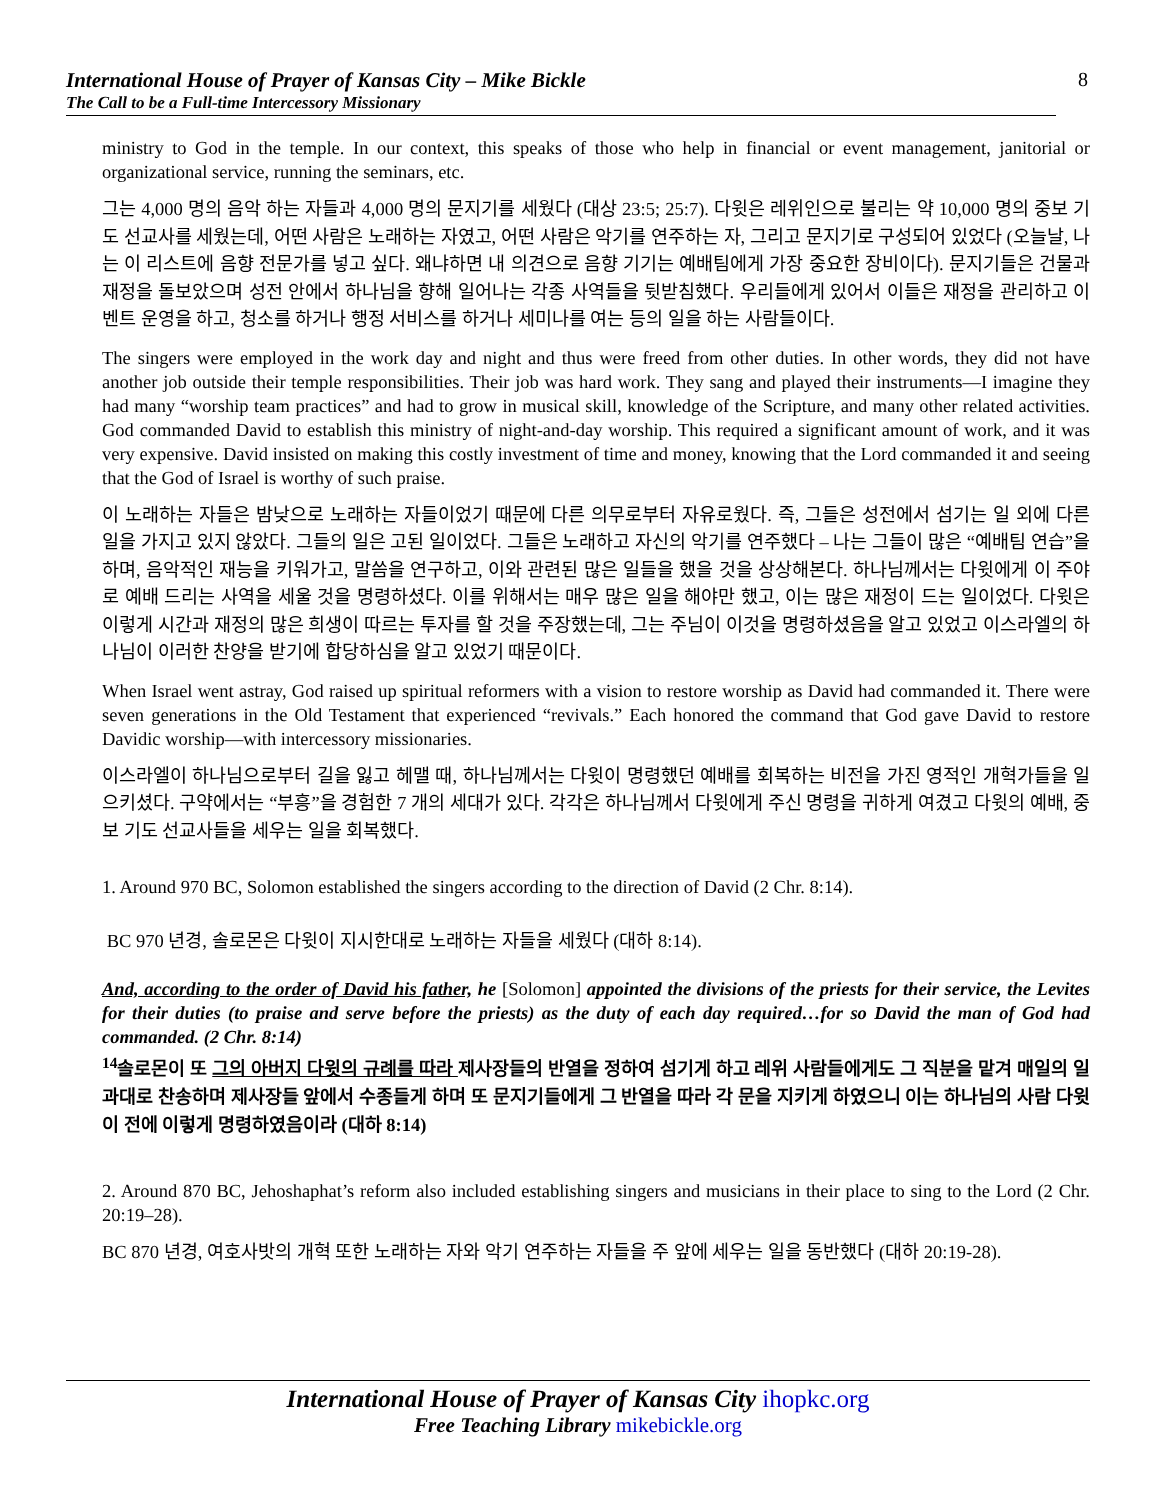International House of Prayer of Kansas City – Mike Bickle
The Call to be a Full-time Intercessory Missionary
8
ministry to God in the temple. In our context, this speaks of those who help in financial or event management, janitorial or organizational service, running the seminars, etc.
그는 4,000 명의 음악 하는 자들과 4,000 명의 문지기를 세웠다 (대상 23:5; 25:7). 다윗은 레위인으로 불리는 약 10,000 명의 중보 기도 선교사를 세웠는데, 어떤 사람은 노래하는 자였고, 어떤 사람은 악기를 연주하는 자, 그리고 문지기로 구성되어 있었다 (오늘날, 나는 이 리스트에 음향 전문가를 넣고 싶다. 왜냐하면 내 의견으로 음향 기기는 예배팀에게 가장 중요한 장비이다). 문지기들은 건물과 재정을 돌보았으며 성전 안에서 하나님을 향해 일어나는 각종 사역들을 뒷받침했다. 우리들에게 있어서 이들은 재정을 관리하고 이벤트 운영을 하고, 청소를 하거나 행정 서비스를 하거나 세미나를 여는 등의 일을 하는 사람들이다.
The singers were employed in the work day and night and thus were freed from other duties. In other words, they did not have another job outside their temple responsibilities. Their job was hard work. They sang and played their instruments—I imagine they had many “worship team practices” and had to grow in musical skill, knowledge of the Scripture, and many other related activities. God commanded David to establish this ministry of night-and-day worship. This required a significant amount of work, and it was very expensive. David insisted on making this costly investment of time and money, knowing that the Lord commanded it and seeing that the God of Israel is worthy of such praise.
이 노래하는 자들은 밤낮으로 노래하는 자들이었기 때문에 다른 의무로부터 자유로웠다. 즉, 그들은 성전에서 섬기는 일 외에 다른 일을 가지고 있지 않았다. 그들의 일은 고된 일이었다. 그들은 노래하고 자신의 악기를 연주했다 – 나는 그들이 많은 “예배팀 연습”을 하며, 음악적인 재능을 키워가고, 말씀을 연구하고, 이와 관련된 많은 일들을 했을 것을 상상해본다. 하나님께서는 다윗에게 이 주야로 예배 드리는 사역을 세울 것을 명령하셨다. 이를 위해서는 매우 많은 일을 해야만 했고, 이는 많은 재정이 드는 일이었다. 다윗은 이렇게 시간과 재정의 많은 희생이 따르는 투자를 할 것을 주장했는데, 그는 주님이 이것을 명령하셨음을 알고 있었고 이스라엘의 하나님이 이러한 찬양을 받기에 합당하심을 알고 있었기 때문이다.
When Israel went astray, God raised up spiritual reformers with a vision to restore worship as David had commanded it. There were seven generations in the Old Testament that experienced “revivals.” Each honored the command that God gave David to restore Davidic worship—with intercessory missionaries.
이스라엘이 하나님으로부터 길을 잃고 헤맬 때, 하나님께서는 다윗이 명령했던 예배를 회복하는 비전을 가진 영적인 개혁가들을 일으키셨다. 구약에서는 “부흥”을 경험한 7 개의 세대가 있다. 각각은 하나님께서 다윗에게 주신 명령을 귀하게 여겼고 다윗의 예배, 중보 기도 선교사들을 세우는 일을 회복했다.
1. Around 970 BC, Solomon established the singers according to the direction of David (2 Chr. 8:14).
BC 970 년경, 솔로몬은 다윗이 지시한대로 노래하는 자들을 세웠다 (대하 8:14).
And, according to the order of David his father, he [Solomon] appointed the divisions of the priests for their service, the Levites for their duties (to praise and serve before the priests) as the duty of each day required…for so David the man of God had commanded. (2 Chr. 8:14)
<sup>14</sup> 솔로몬이 또 그의 아버지 다윗의 규례를 따라 제사장들의 반열을 정하여 섬기게 하고 레위 사람들에게도 그 직분을 맡겨 매일의 일과대로 찬송하며 제사장들 앞에서 수종들게 하며 또 문지기들에게 그 반열을 따라 각 문을 지키게 하였으니 이는 하나님의 사람 다윗이 전에 이렇게 명령하였음이라 (대하 8:14)
2. Around 870 BC, Jehoshaphat’s reform also included establishing singers and musicians in their place to sing to the Lord (2 Chr. 20:19–28).
BC 870 년경, 여호사밧의 개혁 또한 노래하는 자와 악기 연주하는 자들을 주 앞에 세우는 일을 동반했다 (대하 20:19-28).
International House of Prayer of Kansas City ihopkc.org
Free Teaching Library mikebickle.org